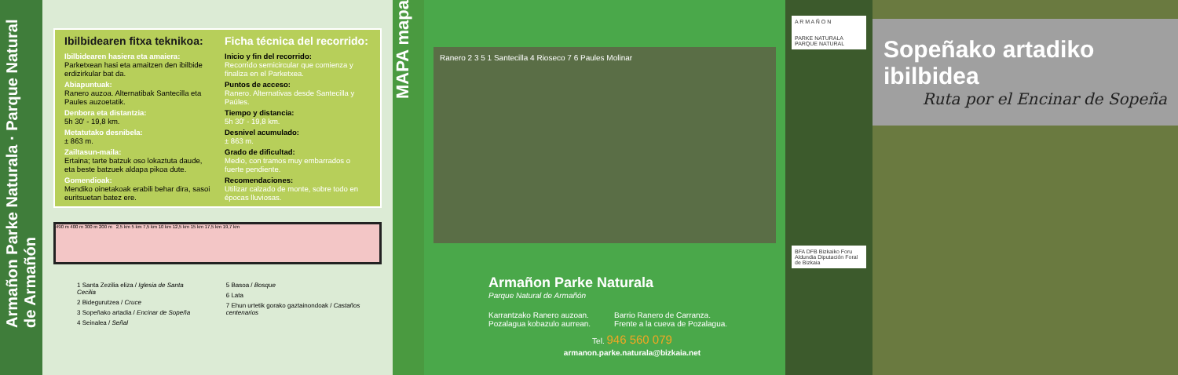Armañon Parke Naturala · Parque Natural de Armañón
Ibilbidearen fitxa teknikoa:
Ibilbidearen hasiera eta amaiera:
Parketxean hasi eta amaitzen den ibilbide erdizirkular bat da.
Abiapuntuak:
Ranero auzoa. Alternatibak Santecilla eta Paules auzoetatik.
Denbora eta distantzia:
5h 30' - 19,8 km.
Metatutako desnibela:
± 863 m.
Zailtasun-maila:
Ertaina; tarte batzuk oso lokaztuta daude, eta beste batzuek aldapa pikoa dute.
Gomendioak:
Mendiko oinetakoak erabili behar dira, sasoi euritsuetan batez ere.
Ficha técnica del recorrido:
Inicio y fin del recorrido:
Recorrido semicircular que comienza y finaliza en el Parketxea.
Puntos de acceso:
Ranero. Alternativas desde Santecilla y Paúles.
Tiempo y distancia:
5h 30' - 19,8 km.
Desnivel acumulado:
± 863 m.
Grado de dificultad:
Medio, con tramos muy embarrados o fuerte pendiente.
Recomendaciones:
Utilizar calzado de monte, sobre todo en épocas lluviosas.
490 m 400 m 300 m 200 m 2,5 km 5 km 7,5 km 10 km 12,5 km 15 km 17,5 km 19,7 km
1 Santa Zezilia eliza / Iglesia de Santa Cecilia
2 Bidegurutzea / Cruce
3 Sopeñako artadia / Encinar de Sopeña
4 Seinalea / Señal
5 Basoa / Bosque
6 Lata
7 Ehun urtetik gorako gaztainondoak / Castaños centenarios
MAPA mapa
Ranero 2 3 5 1 Santecilla 4 Rioseco 7 6 Paules Molinar
Armañon Parke Naturala
Parque Natural de Armañón
Karrantzako Ranero auzoan.
Pozalagua kobazulo aurrean.
Barrio Ranero de Carranza.
Frente a la cueva de Pozalagua.
Tel. 946 560 079
armanon.parke.naturala@bizkaia.net
A R M A Ñ O N
PARKE NATURALA
PARQUE NATURAL
BFA DFB Bizkaiko Foru Aldundia Diputación Foral de Bizkaia
Sopeñako artadiko ibilbidea
Ruta por el Encinar de Sopeña